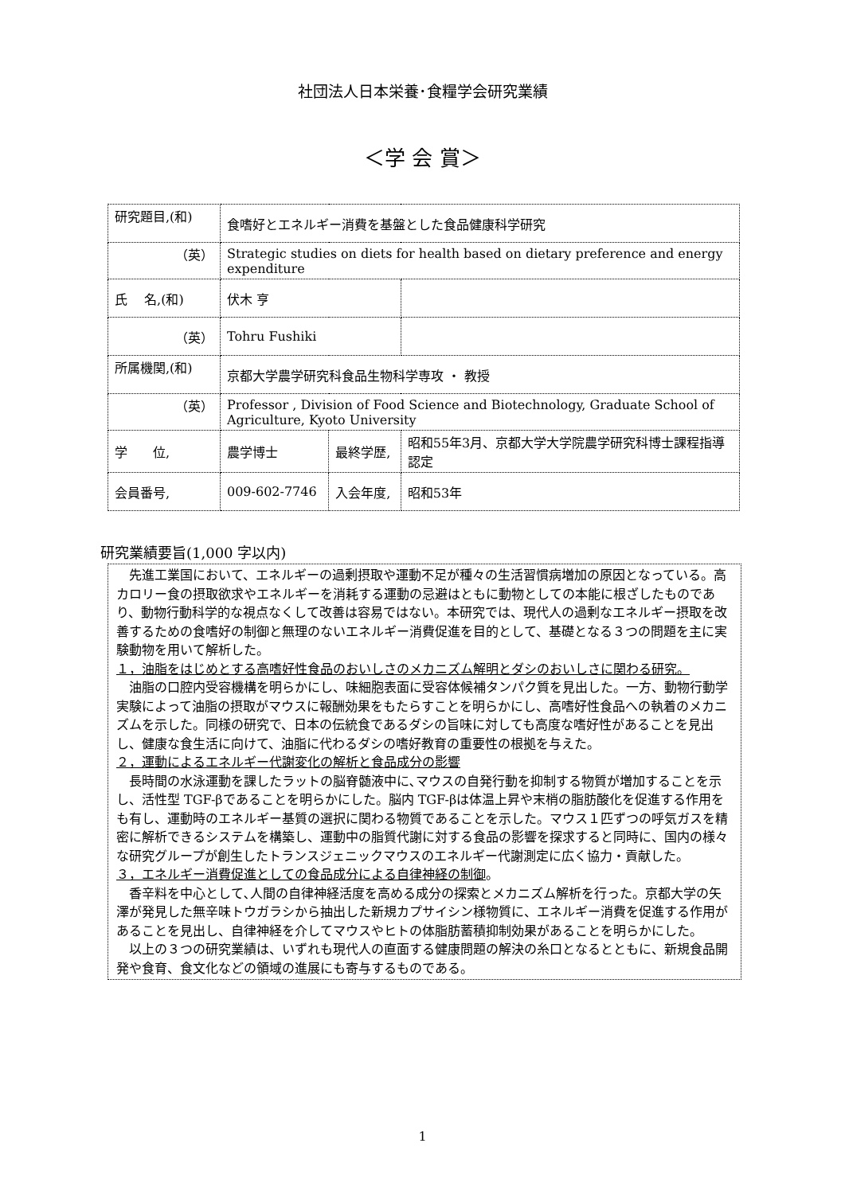社団法人日本栄養･食糧学会研究業績
＜学 会 賞＞
| 研究題目,(和) | 食嗜好とエネルギー消費を基盤とした食品健康科学研究 | | |
| （英） | Strategic studies on diets for health based on dietary preference and energy expenditure | | |
| 氏 名,(和) | 伏木 亨 | | |
| （英） | Tohru Fushiki | | |
| 所属機関,(和) | 京都大学農学研究科食品生物科学専攻 ・ 教授 | | |
| （英） | Professor , Division of Food Science and Biotechnology, Graduate School of Agriculture, Kyoto University | | |
| 学 位, | 農学博士 | 最終学歴, | 昭和55年3月、京都大学大学院農学研究科博士課程指導認定 |
| 会員番号, | 009-602-7746 | 入会年度, | 昭和53年 |
研究業績要旨(1,000 字以内)
　先進工業国において、エネルギーの過剰摂取や運動不足が種々の生活習慣病増加の原因となっている。高カロリー食の摂取欲求やエネルギーを消耗する運動の忌避はともに動物としての本能に根ざしたものであり、動物行動科学的な視点なくして改善は容易ではない。本研究では、現代人の過剰なエネルギー摂取を改善するための食嗜好の制御と無理のないエネルギー消費促進を目的として、基礎となる３つの問題を主に実験動物を用いて解析した。
１，油脂をはじめとする高嗜好性食品のおいしさのメカニズム解明とダシのおいしさに関わる研究。
　油脂の口腔内受容機構を明らかにし、味細胞表面に受容体候補タンパク質を見出した。一方、動物行動学実験によって油脂の摂取がマウスに報酬効果をもたらすことを明らかにし、高嗜好性食品への執着のメカニズムを示した。同様の研究で、日本の伝統食であるダシの旨味に対しても高度な嗜好性があることを見出し、健康な食生活に向けて、油脂に代わるダシの嗜好教育の重要性の根拠を与えた。
２，運動によるエネルギー代謝変化の解析と食品成分の影響
　長時間の水泳運動を課したラットの脳脊髄液中に､マウスの自発行動を抑制する物質が増加することを示し、活性型 TGF-βであることを明らかにした。脳内 TGF-βは体温上昇や末梢の脂肪酸化を促進する作用をも有し、運動時のエネルギー基質の選択に関わる物質であることを示した。マウス１匹ずつの呼気ガスを精密に解析できるシステムを構築し、運動中の脂質代謝に対する食品の影響を探求すると同時に、国内の様々な研究グループが創生したトランスジェニックマウスのエネルギー代謝測定に広く協力・貢献した。
３，エネルギー消費促進としての食品成分による自律神経の制御。
　香辛料を中心として､人間の自律神経活度を高める成分の探索とメカニズム解析を行った。京都大学の矢澤が発見した無辛味トウガラシから抽出した新規カプサイシン様物質に、エネルギー消費を促進する作用があることを見出し、自律神経を介してマウスやヒトの体脂肪蓄積抑制効果があることを明らかにした。
　以上の３つの研究業績は、いずれも現代人の直面する健康問題の解決の糸口となるとともに、新規食品開発や食育、食文化などの領域の進展にも寄与するものである。
1